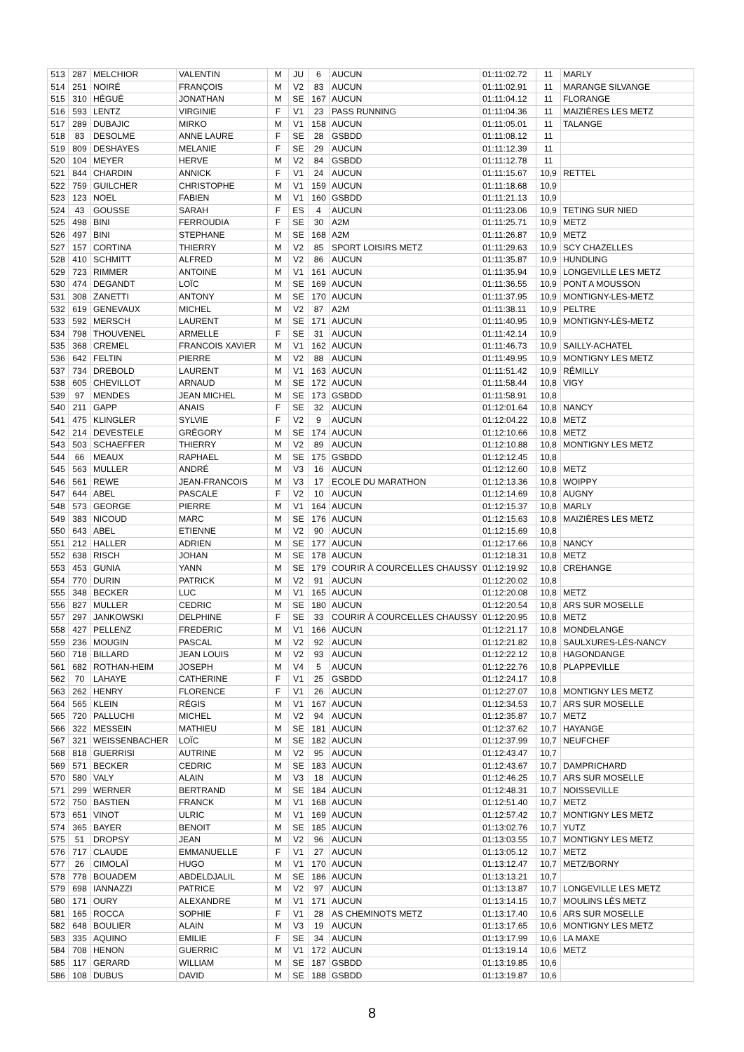| 513 | 287 | MELCHIOR | VALENTIN | M | JU | 6 | AUCUN | 01:11:02.72 | 11 | MARLY |
| 514 | 251 | NOIRÉ | FRANÇOIS | M | V2 | 83 | AUCUN | 01:11:02.91 | 11 | MARANGE SILVANGE |
| 515 | 310 | HÉGUÉ | JONATHAN | M | SE | 167 | AUCUN | 01:11:04.12 | 11 | FLORANGE |
| 516 | 593 | LENTZ | VIRGINIE | F | V1 | 23 | PASS RUNNING | 01:11:04.36 | 11 | MAIZIÈRES LES METZ |
| 517 | 289 | DUBAJIC | MIRKO | M | V1 | 158 | AUCUN | 01:11:05.01 | 11 | TALANGE |
| 518 | 83 | DESOLME | ANNE LAURE | F | SE | 28 | GSBDD | 01:11:08.12 | 11 | |
| 519 | 809 | DESHAYES | MELANIE | F | SE | 29 | AUCUN | 01:11:12.39 | 11 | |
| 520 | 104 | MEYER | HERVE | M | V2 | 84 | GSBDD | 01:11:12.78 | 11 | |
| 521 | 844 | CHARDIN | ANNICK | F | V1 | 24 | AUCUN | 01:11:15.67 | 10,9 | RETTEL |
| 522 | 759 | GUILCHER | CHRISTOPHE | M | V1 | 159 | AUCUN | 01:11:18.68 | 10,9 | |
| 523 | 123 | NOEL | FABIEN | M | V1 | 160 | GSBDD | 01:11:21.13 | 10,9 | |
| 524 | 43 | GOUSSE | SARAH | F | ES | 4 | AUCUN | 01:11:23.06 | 10,9 | TETING SUR NIED |
| 525 | 498 | BINI | FERROUDIA | F | SE | 30 | A2M | 01:11:25.71 | 10,9 | METZ |
| 526 | 497 | BINI | STEPHANE | M | SE | 168 | A2M | 01:11:26.87 | 10,9 | METZ |
| 527 | 157 | CORTINA | THIERRY | M | V2 | 85 | SPORT LOISIRS METZ | 01:11:29.63 | 10,9 | SCY CHAZELLES |
| 528 | 410 | SCHMITT | ALFRED | M | V2 | 86 | AUCUN | 01:11:35.87 | 10,9 | HUNDLING |
| 529 | 723 | RIMMER | ANTOINE | M | V1 | 161 | AUCUN | 01:11:35.94 | 10,9 | LONGEVILLE LES METZ |
| 530 | 474 | DEGANDT | LOÏC | M | SE | 169 | AUCUN | 01:11:36.55 | 10,9 | PONT A MOUSSON |
| 531 | 308 | ZANETTI | ANTONY | M | SE | 170 | AUCUN | 01:11:37.95 | 10,9 | MONTIGNY-LES-METZ |
| 532 | 619 | GENEVAUX | MICHEL | M | V2 | 87 | A2M | 01:11:38.11 | 10,9 | PELTRE |
| 533 | 592 | MERSCH | LAURENT | M | SE | 171 | AUCUN | 01:11:40.95 | 10,9 | MONTIGNY-LÈS-METZ |
| 534 | 798 | THOUVENEL | ARMELLE | F | SE | 31 | AUCUN | 01:11:42.14 | 10,9 | |
| 535 | 368 | CREMEL | FRANCOIS XAVIER | M | V1 | 162 | AUCUN | 01:11:46.73 | 10,9 | SAILLY-ACHATEL |
| 536 | 642 | FELTIN | PIERRE | M | V2 | 88 | AUCUN | 01:11:49.95 | 10,9 | MONTIGNY LES METZ |
| 537 | 734 | DREBOLD | LAURENT | M | V1 | 163 | AUCUN | 01:11:51.42 | 10,9 | RÉMILLY |
| 538 | 605 | CHEVILLOT | ARNAUD | M | SE | 172 | AUCUN | 01:11:58.44 | 10,8 | VIGY |
| 539 | 97 | MENDES | JEAN MICHEL | M | SE | 173 | GSBDD | 01:11:58.91 | 10,8 | |
| 540 | 211 | GAPP | ANAIS | F | SE | 32 | AUCUN | 01:12:01.64 | 10,8 | NANCY |
| 541 | 475 | KLINGLER | SYLVIE | F | V2 | 9 | AUCUN | 01:12:04.22 | 10,8 | METZ |
| 542 | 214 | DEVESTELE | GRÉGORY | M | SE | 174 | AUCUN | 01:12:10.66 | 10,8 | METZ |
| 543 | 503 | SCHAEFFER | THIERRY | M | V2 | 89 | AUCUN | 01:12:10.88 | 10,8 | MONTIGNY LES METZ |
| 544 | 66 | MEAUX | RAPHAEL | M | SE | 175 | GSBDD | 01:12:12.45 | 10,8 | |
| 545 | 563 | MULLER | ANDRÉ | M | V3 | 16 | AUCUN | 01:12:12.60 | 10,8 | METZ |
| 546 | 561 | REWE | JEAN-FRANCOIS | M | V3 | 17 | ECOLE DU MARATHON | 01:12:13.36 | 10,8 | WOIPPY |
| 547 | 644 | ABEL | PASCALE | F | V2 | 10 | AUCUN | 01:12:14.69 | 10,8 | AUGNY |
| 548 | 573 | GEORGE | PIERRE | M | V1 | 164 | AUCUN | 01:12:15.37 | 10,8 | MARLY |
| 549 | 383 | NICOUD | MARC | M | SE | 176 | AUCUN | 01:12:15.63 | 10,8 | MAIZIÈRES LES METZ |
| 550 | 643 | ABEL | ETIENNE | M | V2 | 90 | AUCUN | 01:12:15.69 | 10,8 | |
| 551 | 212 | HALLER | ADRIEN | M | SE | 177 | AUCUN | 01:12:17.66 | 10,8 | NANCY |
| 552 | 638 | RISCH | JOHAN | M | SE | 178 | AUCUN | 01:12:18.31 | 10,8 | METZ |
| 553 | 453 | GUNIA | YANN | M | SE | 179 | COURIR À COURCELLES CHAUSSY | 01:12:19.92 | 10,8 | CREHANGE |
| 554 | 770 | DURIN | PATRICK | M | V2 | 91 | AUCUN | 01:12:20.02 | 10,8 | |
| 555 | 348 | BECKER | LUC | M | V1 | 165 | AUCUN | 01:12:20.08 | 10,8 | METZ |
| 556 | 827 | MULLER | CEDRIC | M | SE | 180 | AUCUN | 01:12:20.54 | 10,8 | ARS SUR MOSELLE |
| 557 | 297 | JANKOWSKI | DELPHINE | F | SE | 33 | COURIR À COURCELLES CHAUSSY | 01:12:20.95 | 10,8 | METZ |
| 558 | 427 | PELLENZ | FREDERIC | M | V1 | 166 | AUCUN | 01:12:21.17 | 10,8 | MONDELANGE |
| 559 | 236 | MOUGIN | PASCAL | M | V2 | 92 | AUCUN | 01:12:21.82 | 10,8 | SAULXURES-LÈS-NANCY |
| 560 | 718 | BILLARD | JEAN LOUIS | M | V2 | 93 | AUCUN | 01:12:22.12 | 10,8 | HAGONDANGE |
| 561 | 682 | ROTHAN-HEIM | JOSEPH | M | V4 | 5 | AUCUN | 01:12:22.76 | 10,8 | PLAPPEVILLE |
| 562 | 70 | LAHAYE | CATHERINE | F | V1 | 25 | GSBDD | 01:12:24.17 | 10,8 | |
| 563 | 262 | HENRY | FLORENCE | F | V1 | 26 | AUCUN | 01:12:27.07 | 10,8 | MONTIGNY LES METZ |
| 564 | 565 | KLEIN | RÉGIS | M | V1 | 167 | AUCUN | 01:12:34.53 | 10,7 | ARS SUR MOSELLE |
| 565 | 720 | PALLUCHI | MICHEL | M | V2 | 94 | AUCUN | 01:12:35.87 | 10,7 | METZ |
| 566 | 322 | MESSEIN | MATHIEU | M | SE | 181 | AUCUN | 01:12:37.62 | 10,7 | HAYANGE |
| 567 | 321 | WEISSENBACHER | LOÏC | M | SE | 182 | AUCUN | 01:12:37.99 | 10,7 | NEUFCHEF |
| 568 | 818 | GUERRISI | AUTRINE | M | V2 | 95 | AUCUN | 01:12:43.47 | 10,7 | |
| 569 | 571 | BECKER | CEDRIC | M | SE | 183 | AUCUN | 01:12:43.67 | 10,7 | DAMPRICHARD |
| 570 | 580 | VALY | ALAIN | M | V3 | 18 | AUCUN | 01:12:46.25 | 10,7 | ARS SUR MOSELLE |
| 571 | 299 | WERNER | BERTRAND | M | SE | 184 | AUCUN | 01:12:48.31 | 10,7 | NOISSEVILLE |
| 572 | 750 | BASTIEN | FRANCK | M | V1 | 168 | AUCUN | 01:12:51.40 | 10,7 | METZ |
| 573 | 651 | VINOT | ULRIC | M | V1 | 169 | AUCUN | 01:12:57.42 | 10,7 | MONTIGNY LES METZ |
| 574 | 365 | BAYER | BENOIT | M | SE | 185 | AUCUN | 01:13:02.76 | 10,7 | YUTZ |
| 575 | 51 | DROPSY | JEAN | M | V2 | 96 | AUCUN | 01:13:03.55 | 10,7 | MONTIGNY LES METZ |
| 576 | 717 | CLAUDE | EMMANUELLE | F | V1 | 27 | AUCUN | 01:13:05.12 | 10,7 | METZ |
| 577 | 26 | CIMOLAÏ | HUGO | M | V1 | 170 | AUCUN | 01:13:12.47 | 10,7 | METZ/BORNY |
| 578 | 778 | BOUADEM | ABDELDJALIL | M | SE | 186 | AUCUN | 01:13:13.21 | 10,7 | |
| 579 | 698 | IANNAZZI | PATRICE | M | V2 | 97 | AUCUN | 01:13:13.87 | 10,7 | LONGEVILLE LES METZ |
| 580 | 171 | OURY | ALEXANDRE | M | V1 | 171 | AUCUN | 01:13:14.15 | 10,7 | MOULINS LÈS METZ |
| 581 | 165 | ROCCA | SOPHIE | F | V1 | 28 | AS CHEMINOTS METZ | 01:13:17.40 | 10,6 | ARS SUR MOSELLE |
| 582 | 648 | BOULIER | ALAIN | M | V3 | 19 | AUCUN | 01:13:17.65 | 10,6 | MONTIGNY LES METZ |
| 583 | 335 | AQUINO | EMILIE | F | SE | 34 | AUCUN | 01:13:17.99 | 10,6 | LA MAXE |
| 584 | 708 | HENON | GUERRIC | M | V1 | 172 | AUCUN | 01:13:19.14 | 10,6 | METZ |
| 585 | 117 | GERARD | WILLIAM | M | SE | 187 | GSBDD | 01:13:19.85 | 10,6 | |
| 586 | 108 | DUBUS | DAVID | M | SE | 188 | GSBDD | 01:13:19.87 | 10,6 | |
8